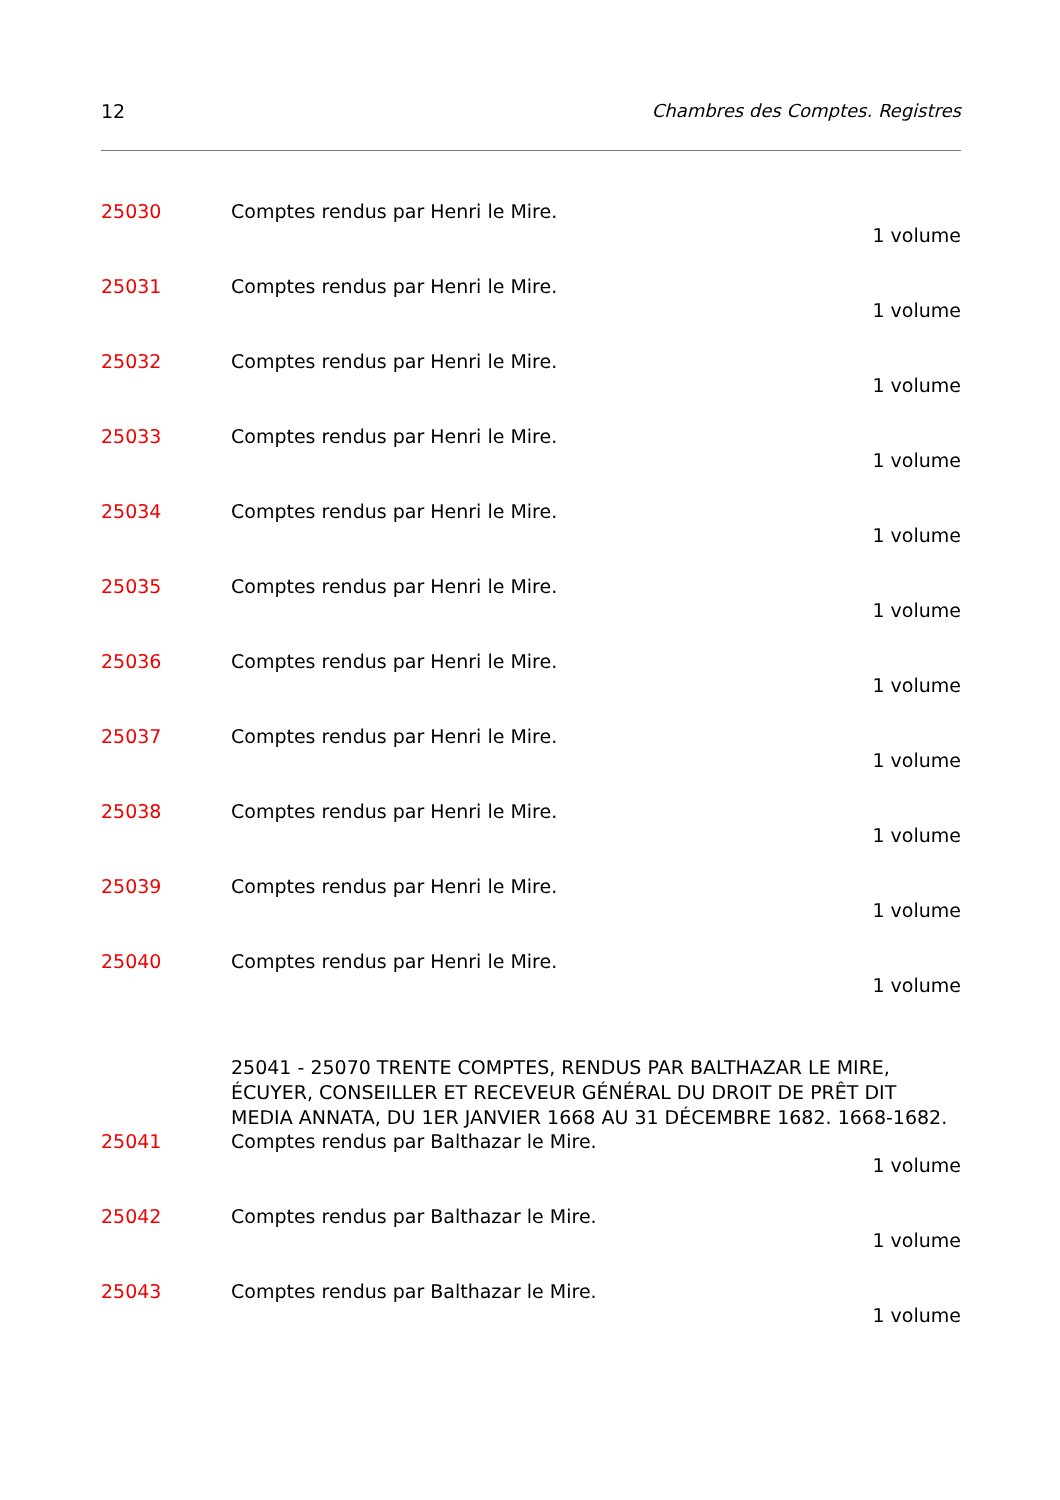12 Chambres des Comptes. Registres
25030 Comptes rendus par Henri le Mire.
1 volume
25031 Comptes rendus par Henri le Mire.
1 volume
25032 Comptes rendus par Henri le Mire.
1 volume
25033 Comptes rendus par Henri le Mire.
1 volume
25034 Comptes rendus par Henri le Mire.
1 volume
25035 Comptes rendus par Henri le Mire.
1 volume
25036 Comptes rendus par Henri le Mire.
1 volume
25037 Comptes rendus par Henri le Mire.
1 volume
25038 Comptes rendus par Henri le Mire.
1 volume
25039 Comptes rendus par Henri le Mire.
1 volume
25040 Comptes rendus par Henri le Mire.
1 volume
25041 - 25070 TRENTE COMPTES, RENDUS PAR BALTHAZAR LE MIRE, ÉCUYER, CONSEILLER ET RECEVEUR GÉNÉRAL DU DROIT DE PRÊT DIT MEDIA ANNATA, DU 1ER JANVIER 1668 AU 31 DÉCEMBRE 1682. 1668-1682.
25041 Comptes rendus par Balthazar le Mire.
1 volume
25042 Comptes rendus par Balthazar le Mire.
1 volume
25043 Comptes rendus par Balthazar le Mire.
1 volume